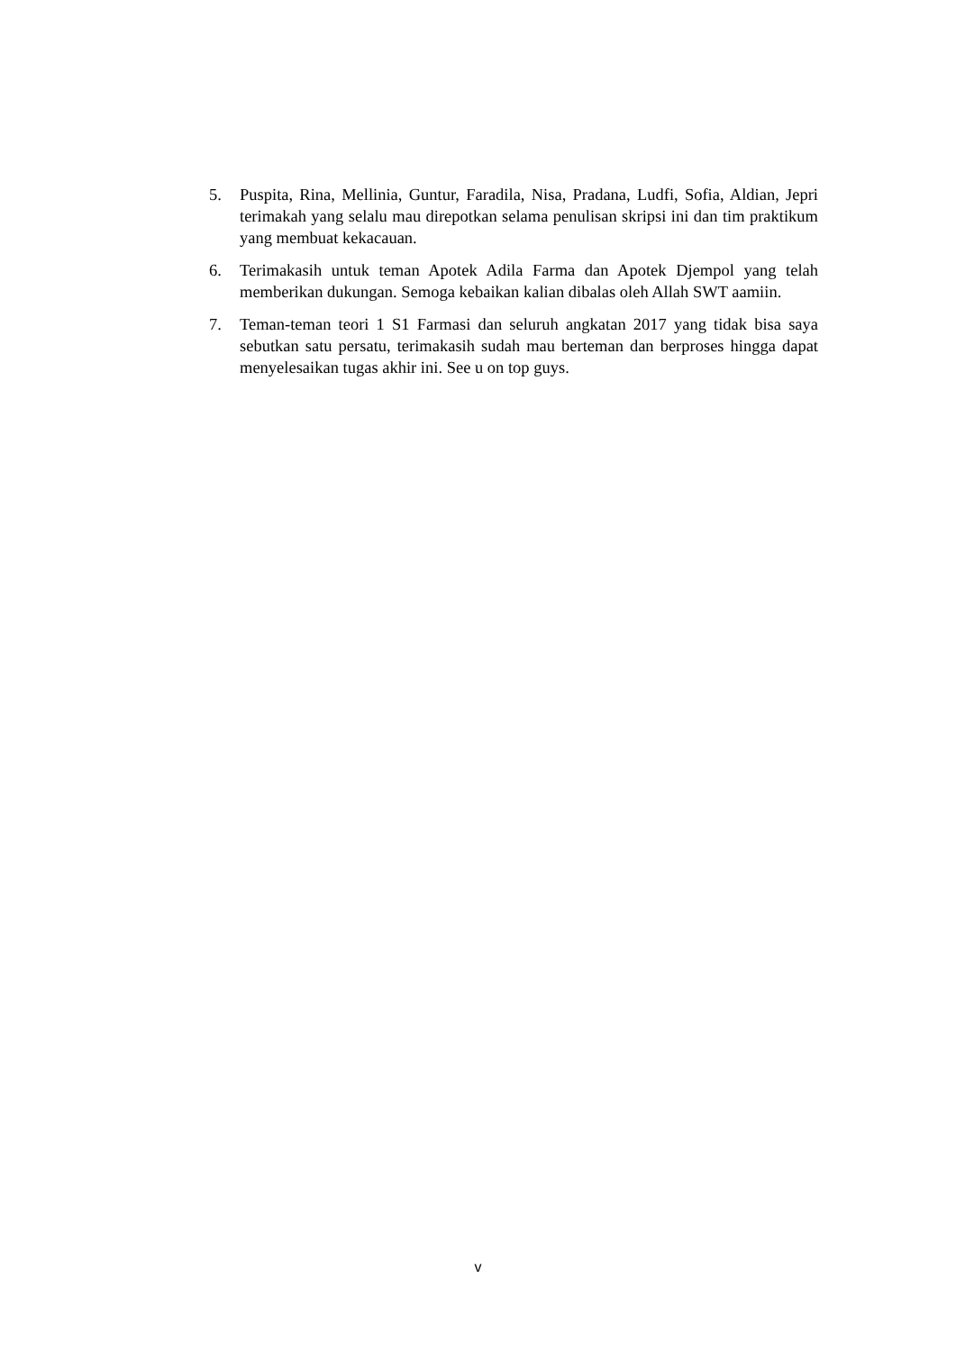5. Puspita, Rina, Mellinia, Guntur, Faradila, Nisa, Pradana, Ludfi, Sofia, Aldian, Jepri terimakah yang selalu mau direpotkan selama penulisan skripsi ini dan tim praktikum yang membuat kekacauan.
6. Terimakasih untuk teman Apotek Adila Farma dan Apotek Djempol yang telah memberikan dukungan. Semoga kebaikan kalian dibalas oleh Allah SWT aamiin.
7. Teman-teman teori 1 S1 Farmasi dan seluruh angkatan 2017 yang tidak bisa saya sebutkan satu persatu, terimakasih sudah mau berteman dan berproses hingga dapat menyelesaikan tugas akhir ini. See u on top guys.
v